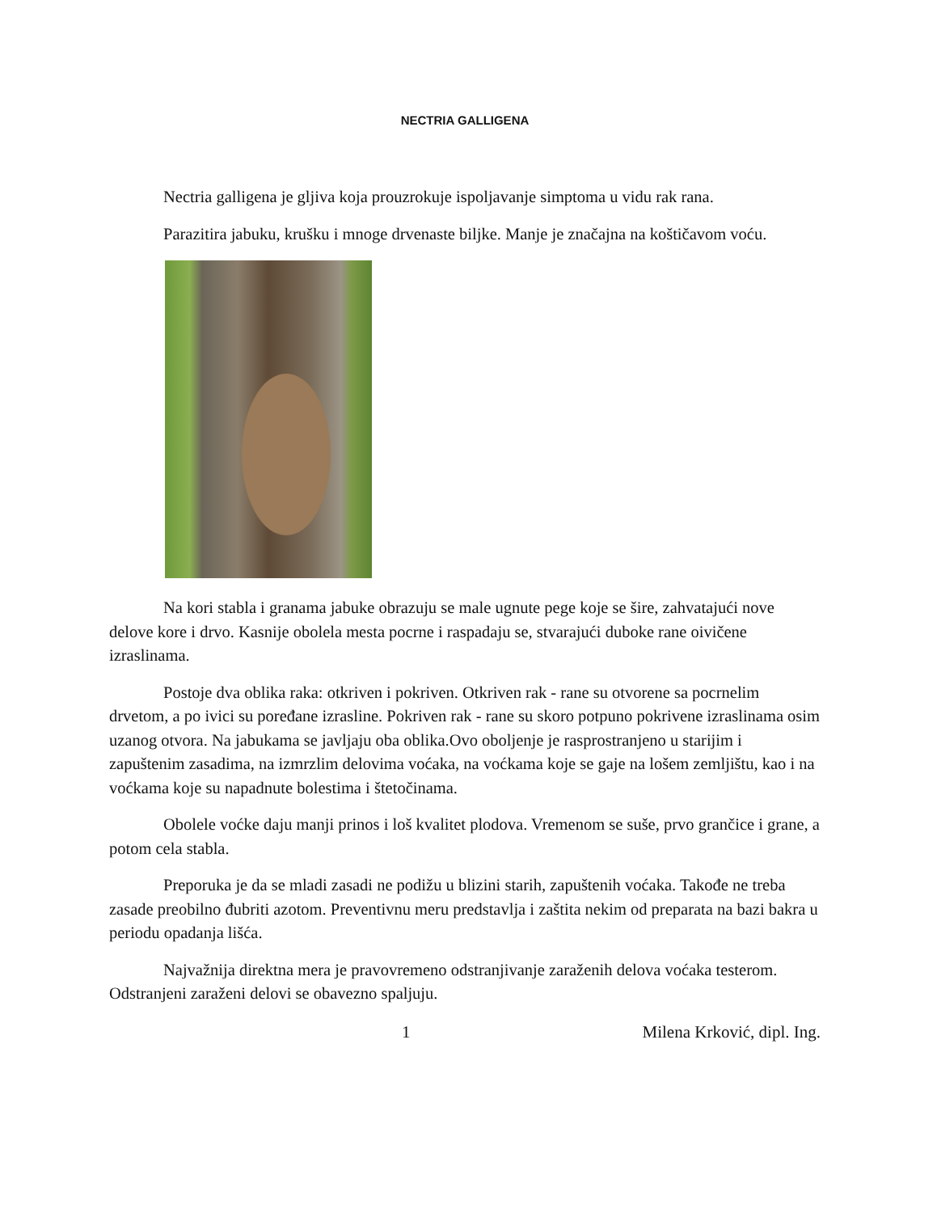NECTRIA GALLIGENA
Nectria galligena je gljiva koja prouzrokuje ispoljavanje simptoma u vidu rak rana.
Parazitira jabuku, krušku i mnoge drvenaste biljke. Manje je značajna na koštičavom voću.
Na kori stabla i granama jabuke obrazuju se male ugnute pege koje se šire, zahvatajući nove delove kore i drvo. Kasnije obolela mesta pocrne i raspadaju se, stvarajući duboke rane oivičene izraslinama.
Postoje dva oblika raka: otkriven i pokriven. Otkriven rak - rane su otvorene sa pocrnelim drvetom, a po ivici su poređane izrasline. Pokriven rak - rane su skoro potpuno pokrivene izraslinama osim uzanog otvora. Na jabukama se javljaju oba oblika.Ovo oboljenje je rasprostranjeno u starijim i zapuštenim zasadima, na izmrzlim delovima voćaka, na voćkama koje se gaje na lošem zemljištu, kao i na voćkama koje su napadnute bolestima i štetočinama.
Obolele voćke daju manji prinos i loš kvalitet plodova. Vremenom se suše, prvo grančice i grane, a potom cela stabla.
Preporuka je da se mladi zasadi ne podižu u blizini starih, zapuštenih voćaka. Takođe ne treba zasade preobilno đubriti azotom. Preventivnu meru predstavlja i zaštita nekim od preparata na bazi bakra u periodu opadanja lišća.
Najvažnija direktna mera je pravovremeno odstranjivanje zaraženih delova voćaka testerom. Odstranjeni zaraženi delovi se obavezno spaljuju.
1 Milena Krković, dipl. Ing.